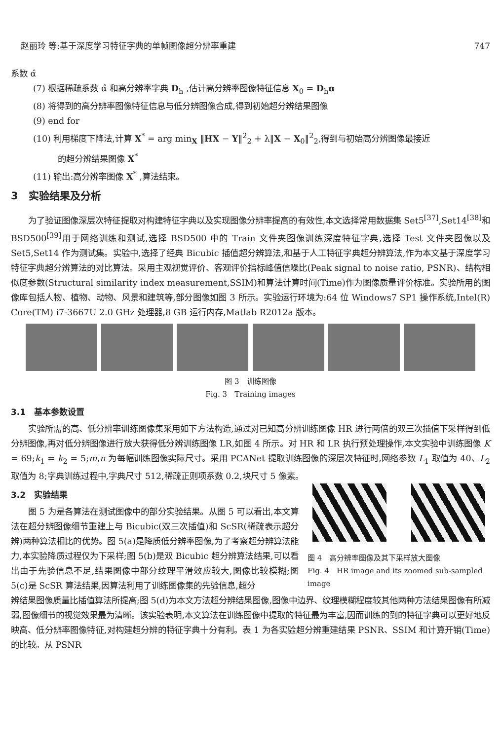赵丽玲 等:基于深度学习特征字典的单帧图像超分辨率重建 747
系数 α̂
(7) 根据稀疏系数 α̂ 和高分辨率字典 D<sub>h</sub> ,估计高分辨率图像特征信息 X<sub>0</sub> = D<sub>h</sub>α
(8) 将得到的高分辨率图像特征信息与低分辨图像合成,得到初始超分辨结果图像
(9) end for
(10) 利用梯度下降法,计算 X<sup>*</sup> = arg min<sub>X</sub> ‖HX − Y‖<sup>2</sup><sub>2</sub> + λ‖X − X<sub>0</sub>‖<sup>2</sup><sub>2</sub>,得到与初始高分辨图像最接近
的超分辨结果图像 X<sup>*</sup>
(11) 输出:高分辨率图像 X<sup>*</sup> ,算法结束。
3　实验结果及分析
为了验证图像深层次特征提取对构建特征字典以及实现图像分辨率提高的有效性,本文选择常用数据集 Set5<sup>[37]</sup>,Set14<sup>[38]</sup>和 BSD500<sup>[39]</sup>用于网络训练和测试,选择 BSD500 中的 Train 文件夹图像训练深度特征字典,选择 Test 文件夹图像以及 Set5,Set14 作为测试集。实验中,选择了经典 Bicubic 插值超分辨算法,和基于人工特征字典超分辨算法,作为本文基于深度学习特征字典超分辨算法的对比算法。采用主观视觉评价、客观评价指标峰值信噪比(Peak signal to noise ratio, PSNR)、结构相似度参数(Structural similarity index measurement,SSIM)和算法计算时间(Time)作为图像质量评价标准。实验所用的图像库包括人物、植物、动物、风景和建筑等,部分图像如图 3 所示。实验运行环境为:64 位 Windows7 SP1 操作系统,Intel(R) Core(TM) i7-3667U 2.0 GHz 处理器,8 GB 运行内存,Matlab R2012a 版本。
图 3　训练图像
Fig. 3　Training images
3.1　基本参数设置
实验所需的高、低分辨率训练图像集采用如下方法构造,通过对已知高分辨训练图像 HR 进行两倍的双三次插值下采样得到低分辨图像,再对低分辨图像进行放大获得低分辨训练图像 LR,如图 4 所示。对 HR 和 LR 执行预处理操作,本文实验中训练图像 K = 69;k<sub>1</sub> = k<sub>2</sub> = 5;m,n 为每幅训练图像实际尺寸。采用 PCANet 提取训练图像的深层次特征时,网络参数 L<sub>1</sub> 取值为 40、L<sub>2</sub> 取值为 8;字典训练过程中,字典尺寸 512,稀疏正则项系数 0.2,块尺寸 5 像素。
3.2　实验结果
图 5 为是各算法在测试图像中的部分实验结果。从图 5 可以看出,本文算法在超分辨图像细节重建上与 Bicubic(双三次插值)和 ScSR(稀疏表示超分辨)两种算法相比的优势。图 5(a)是降质低分辨率图像,为了考察超分辨算法能力,本实验降质过程仅为下采样;图 5(b)是双 Bicubic 超分辨算法结果,可以看出由于先验信息不足,结果图像中部分纹理平滑效应较大,图像比较模糊;图 5(c)是 ScSR 算法结果,因算法利用了训练图像集的先验信息,超分
图 4　高分辨率图像及其下采样放大图像
Fig. 4　HR image and its zoomed sub-sampled image
辨结果图像质量比插值算法所提高;图 5(d)为本文方法超分辨结果图像,图像中边界、纹理模糊程度较其他两种方法结果图像有所减弱,图像细节的视觉效果最为清晰。该实验表明,本文算法在训练图像中提取的特征最为丰富,因而训练的到的特征字典可以更好地反映高、低分辨率图像特征,对构建超分辨的特征字典十分有利。表 1 为各实验超分辨重建结果 PSNR、SSIM 和计算开销(Time)的比较。从 PSNR